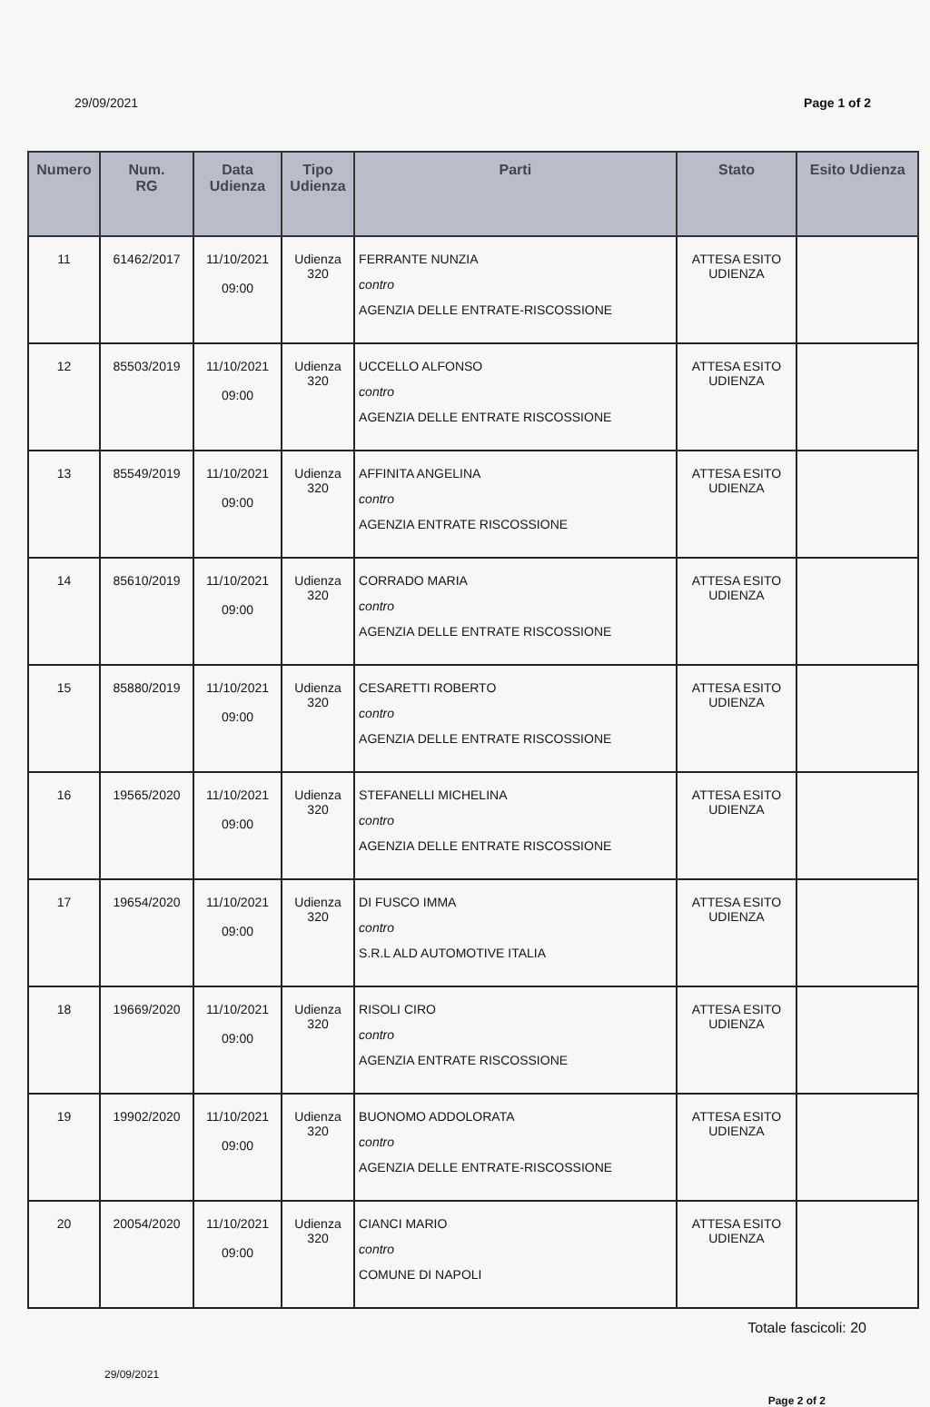29/09/2021 Page 1 of 2
| Numero | Num. RG | Data Udienza | Tipo Udienza | Parti | Stato | Esito Udienza |
| --- | --- | --- | --- | --- | --- | --- |
| 11 | 61462/2017 | 11/10/2021 09:00 | Udienza 320 | FERRANTE NUNZIA contro AGENZIA DELLE ENTRATE-RISCOSSIONE | ATTESA ESITO UDIENZA | |
| 12 | 85503/2019 | 11/10/2021 09:00 | Udienza 320 | UCCELLO ALFONSO contro AGENZIA DELLE ENTRATE RISCOSSIONE | ATTESA ESITO UDIENZA | |
| 13 | 85549/2019 | 11/10/2021 09:00 | Udienza 320 | AFFINITA ANGELINA contro AGENZIA ENTRATE RISCOSSIONE | ATTESA ESITO UDIENZA | |
| 14 | 85610/2019 | 11/10/2021 09:00 | Udienza 320 | CORRADO MARIA contro AGENZIA DELLE ENTRATE RISCOSSIONE | ATTESA ESITO UDIENZA | |
| 15 | 85880/2019 | 11/10/2021 09:00 | Udienza 320 | CESARETTI ROBERTO contro AGENZIA DELLE ENTRATE RISCOSSIONE | ATTESA ESITO UDIENZA | |
| 16 | 19565/2020 | 11/10/2021 09:00 | Udienza 320 | STEFANELLI MICHELINA contro AGENZIA DELLE ENTRATE RISCOSSIONE | ATTESA ESITO UDIENZA | |
| 17 | 19654/2020 | 11/10/2021 09:00 | Udienza 320 | DI FUSCO IMMA contro S.R.L ALD AUTOMOTIVE ITALIA | ATTESA ESITO UDIENZA | |
| 18 | 19669/2020 | 11/10/2021 09:00 | Udienza 320 | RISOLI CIRO contro AGENZIA ENTRATE RISCOSSIONE | ATTESA ESITO UDIENZA | |
| 19 | 19902/2020 | 11/10/2021 09:00 | Udienza 320 | BUONOMO ADDOLORATA contro AGENZIA DELLE ENTRATE-RISCOSSIONE | ATTESA ESITO UDIENZA | |
| 20 | 20054/2020 | 11/10/2021 09:00 | Udienza 320 | CIANCI MARIO contro COMUNE DI NAPOLI | ATTESA ESITO UDIENZA | |
Totale fascicoli: 20
29/09/2021
Page 2 of 2